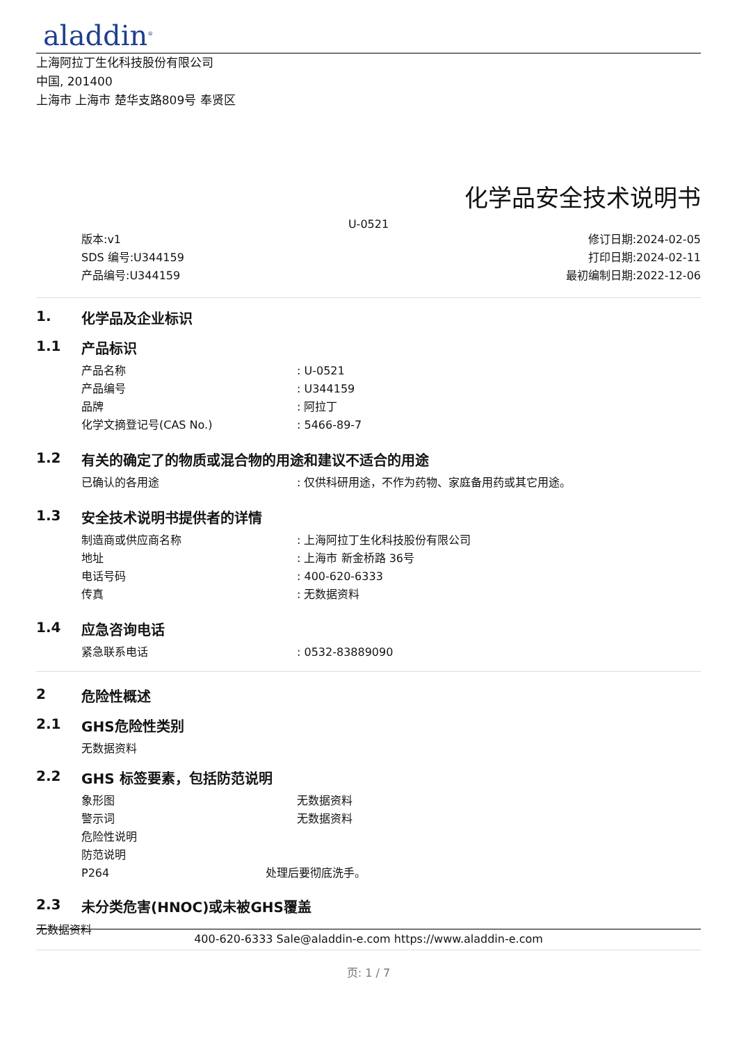aladdin<sup>®</sup>
上海阿拉丁生化科技股份有限公司
中国, 201400
上海市 上海市 楚华支路809号 奉贤区
化学品安全技术说明书
U-0521
版本:v1
SDS 编号:U344159
产品编号:U344159
修订日期:2024-02-05
打印日期:2024-02-11
最初编制日期:2022-12-06
1. 化学品及企业标识
1.1 产品标识
产品名称: U-0521
产品编号: U344159
品牌: 阿拉丁
化学文摘登记号(CAS No.): 5466-89-7
1.2 有关的确定了的物质或混合物的用途和建议不适合的用途
已确认的各用途: 仅供科研用途，不作为药物、家庭备用药或其它用途。
1.3 安全技术说明书提供者的详情
制造商或供应商名称: 上海阿拉丁生化科技股份有限公司
地址: 上海市 新金桥路 36号
电话号码: 400-620-6333
传真: 无数据资料
1.4 应急咨询电话
紧急联系电话: 0532-83889090
2 危险性概述
2.1 GHS危险性类别
无数据资料
2.2 GHS 标签要素，包括防范说明
象形图 无数据资料
警示词 无数据资料
危险性说明
防范说明
P264 处理后要彻底洗手。
2.3 未分类危害(HNOC)或未被GHS覆盖
无数据资料
400-620-6333 Sale@aladdin-e.com https://www.aladdin-e.com
页: 1 / 7